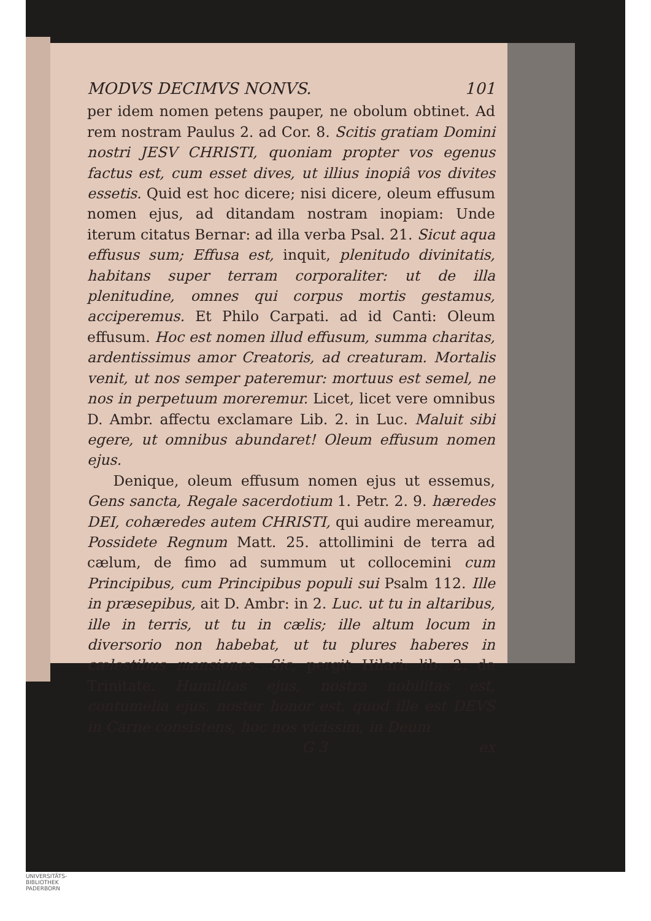MODVS DECIMVS NONVS. 101
per idem nomen petens pauper, ne obolum obtinet. Ad rem nostram Paulus 2. ad Cor. 8. Scitis gratiam Domini nostri JESV CHRISTI, quoniam propter vos egenus factus est, cum esset dives, ut illius inopiâ vos divites essetis. Quid est hoc dicere; nisi dicere, oleum effusum nomen ejus, ad ditandam nostram inopiam: Unde iterum citatus Bernar: ad illa verba Psal. 21. Sicut aqua effusus sum; Effusa est, inquit, plenitudo divinitatis, habitans super terram corporaliter: ut de illa plenitudine, omnes qui corpus mortis gestamus, acciperemus. Et Philo Carpati. ad id Canti: Oleum effusum. Hoc est nomen illud effusum, summa charitas, ardentissimus amor Creatoris, ad creaturam. Mortalis venit, ut nos semper pateremur: mortuus est semel, ne nos in perpetuum moreremur. Licet, licet vere omnibus D. Ambr. affectu exclamare Lib. 2. in Luc. Maluit sibi egere, ut omnibus abundaret! Oleum effusum nomen ejus.
Denique, oleum effusum nomen ejus ut essemus, Gens sancta, Regale sacerdotium 1. Petr. 2. 9. hæredes DEI, cohæredes autem CHRISTI, qui audire mereamur, Possidete Regnum Matt. 25. attollimini de terra ad cælum, de fimo ad summum ut collocemini cum Principibus, cum Principibus populi sui Psalm 112. Ille in præsepibus, ait D. Ambr: in 2. Luc. ut tu in altaribus, ille in terris, ut tu in cælis; ille altum locum in diversorio non habebat, ut tu plures haberes in cælestibus mansiones. Sic, pergit Hilari: lib. 2. de Trinitate. Humilitas ejus, nostra nobilitas est, contumelia ejus, noster honor est, quod ille est DEVS in Carne consistens, hoc nos vicissim, in Deum
G 3 ex
UNIVERSITÄTS-
BIBLIOTHEK
PADERBORN